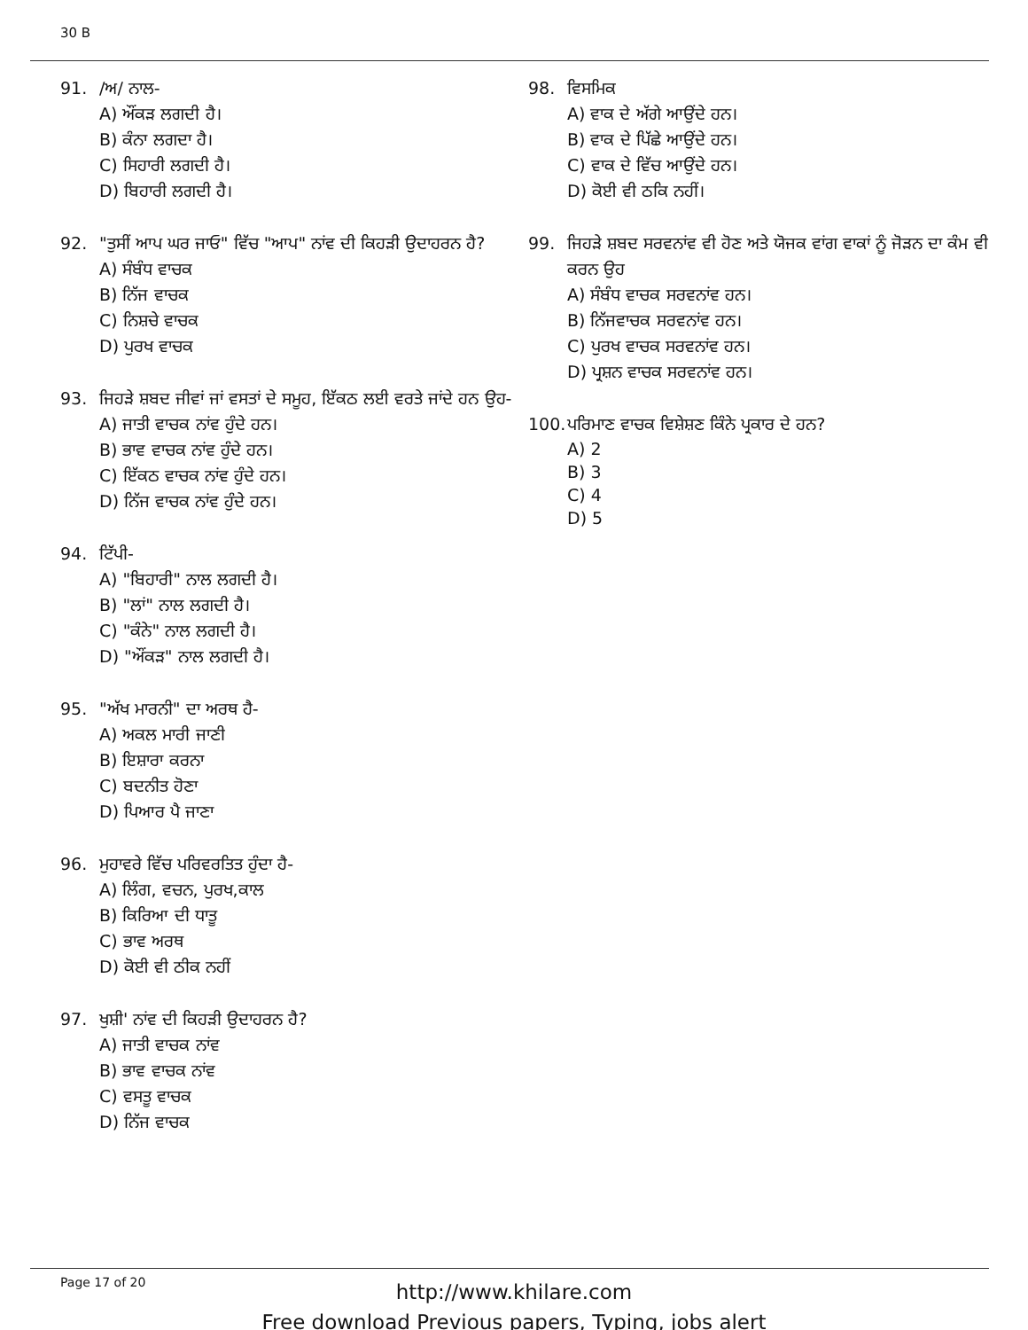30 B
91. /ਅ/ ਨਾਲ-
A) ਔਂਕੜ ਲਗਦੀ ਹੈ।
B) ਕੰਨਾ ਲਗਦਾ ਹੈ।
C) ਸਿਹਾਰੀ ਲਗਦੀ ਹੈ।
D) ਬਿਹਾਰੀ ਲਗਦੀ ਹੈ।
92. "ਤੁਸੀਂ ਆਪ ਘਰ ਜਾਓ" ਵਿੱਚ "ਆਪ" ਨਾਂਵ ਦੀ ਕਿਹੜੀ ਉਦਾਹਰਨ ਹੈ?
A) ਸੰਬੰਧ ਵਾਚਕ
B) ਨਿੱਜ ਵਾਚਕ
C) ਨਿਸ਼ਚੇ ਵਾਚਕ
D) ਪੁਰਖ ਵਾਚਕ
93. ਜਿਹੜੇ ਸ਼ਬਦ ਜੀਵਾਂ ਜਾਂ ਵਸਤਾਂ ਦੇ ਸਮੂਹ, ਇੱਕਠ ਲਈ ਵਰਤੇ ਜਾਂਦੇ ਹਨ ਉਹ-
A) ਜਾਤੀ ਵਾਚਕ ਨਾਂਵ ਹੁੰਦੇ ਹਨ।
B) ਭਾਵ ਵਾਚਕ ਨਾਂਵ ਹੁੰਦੇ ਹਨ।
C) ਇੱਕਠ ਵਾਚਕ ਨਾਂਵ ਹੁੰਦੇ ਹਨ।
D) ਨਿੱਜ ਵਾਚਕ ਨਾਂਵ ਹੁੰਦੇ ਹਨ।
94. ਟਿੱਪੀ-
A) "ਬਿਹਾਰੀ" ਨਾਲ ਲਗਦੀ ਹੈ।
B) "ਲਾਂ" ਨਾਲ ਲਗਦੀ ਹੈ।
C) "ਕੰਨੇ" ਨਾਲ ਲਗਦੀ ਹੈ।
D) "ਔਂਕੜ" ਨਾਲ ਲਗਦੀ ਹੈ।
95. "ਅੱਖ ਮਾਰਨੀ" ਦਾ ਅਰਥ ਹੈ-
A) ਅਕਲ ਮਾਰੀ ਜਾਣੀ
B) ਇਸ਼ਾਰਾ ਕਰਨਾ
C) ਬਦਨੀਤ ਹੋਣਾ
D) ਪਿਆਰ ਪੈ ਜਾਣਾ
96. ਮੁਹਾਵਰੇ ਵਿੱਚ ਪਰਿਵਰਤਿਤ ਹੁੰਦਾ ਹੈ-
A) ਲਿੰਗ, ਵਚਨ, ਪੁਰਖ,ਕਾਲ
B) ਕਿਰਿਆ ਦੀ ਧਾਤੂ
C) ਭਾਵ ਅਰਥ
D) ਕੋਈ ਵੀ ਠੀਕ ਨਹੀਂ
97. ਖੁਸ਼ੀ' ਨਾਂਵ ਦੀ ਕਿਹੜੀ ਉਦਾਹਰਨ ਹੈ?
A) ਜਾਤੀ ਵਾਚਕ ਨਾਂਵ
B) ਭਾਵ ਵਾਚਕ ਨਾਂਵ
C) ਵਸਤੂ ਵਾਚਕ
D) ਨਿੱਜ ਵਾਚਕ
98. ਵਿਸਮਿਕ
A) ਵਾਕ ਦੇ ਅੱਗੇ ਆਉਂਦੇ ਹਨ।
B) ਵਾਕ ਦੇ ਪਿੱਛੇ ਆਉਂਦੇ ਹਨ।
C) ਵਾਕ ਦੇ ਵਿੱਚ ਆਉਂਦੇ ਹਨ।
D) ਕੋਈ ਵੀ ਠਕਿ ਨਹੀਂ।
99. ਜਿਹੜੇ ਸ਼ਬਦ ਸਰਵਨਾਂਵ ਵੀ ਹੋਣ ਅਤੇ ਯੋਜਕ ਵਾਂਗ ਵਾਕਾਂ ਨੂੰ ਜੋੜਨ ਦਾ ਕੰਮ ਵੀ ਕਰਨ ਉਹ
A) ਸੰਬੰਧ ਵਾਚਕ ਸਰਵਨਾਂਵ ਹਨ।
B) ਨਿੱਜਵਾਚਕ ਸਰਵਨਾਂਵ ਹਨ।
C) ਪੁਰਖ ਵਾਚਕ ਸਰਵਨਾਂਵ ਹਨ।
D) ਪ੍ਰਸ਼ਨ ਵਾਚਕ ਸਰਵਨਾਂਵ ਹਨ।
100. ਪਰਿਮਾਣ ਵਾਚਕ ਵਿਸ਼ੇਸ਼ਣ ਕਿੰਨੇ ਪ੍ਰਕਾਰ ਦੇ ਹਨ?
A) 2
B) 3
C) 4
D) 5
Page 17 of 20
http://www.khilare.com
Free download Previous papers, Typing, jobs alert